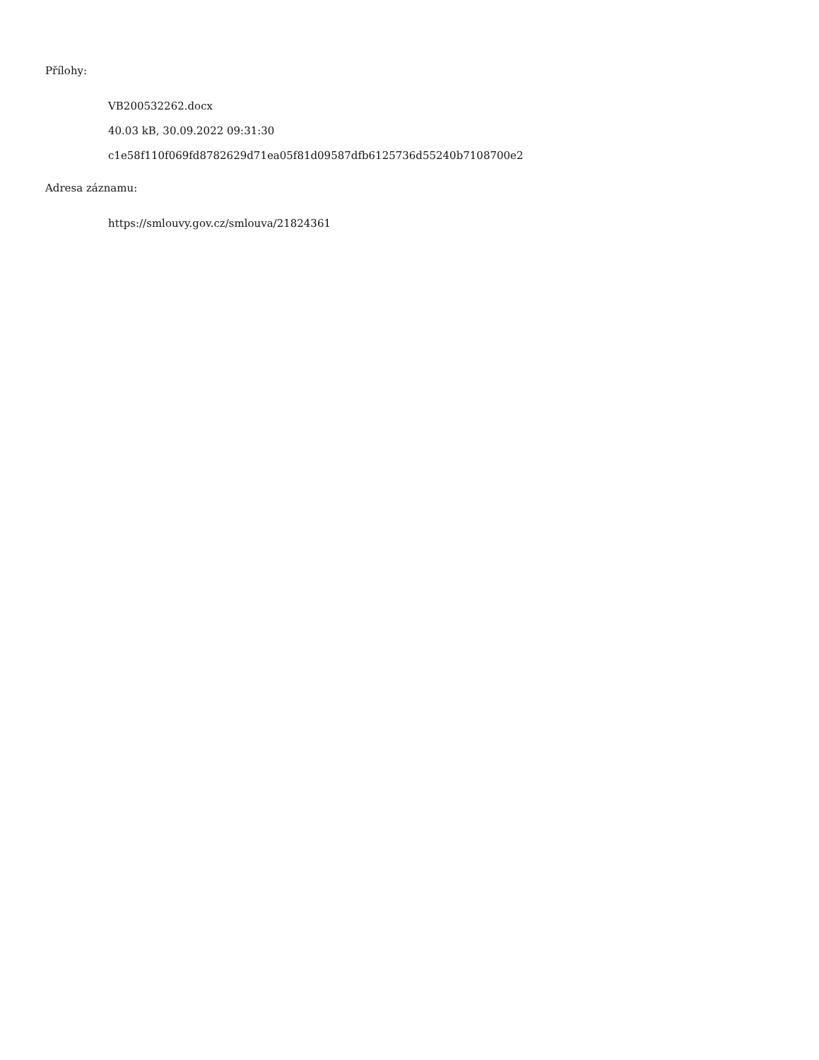Přílohy:
VB200532262.docx
40.03 kB, 30.09.2022 09:31:30
c1e58f110f069fd8782629d71ea05f81d09587dfb6125736d55240b7108700e2
Adresa záznamu:
https://smlouvy.gov.cz/smlouva/21824361